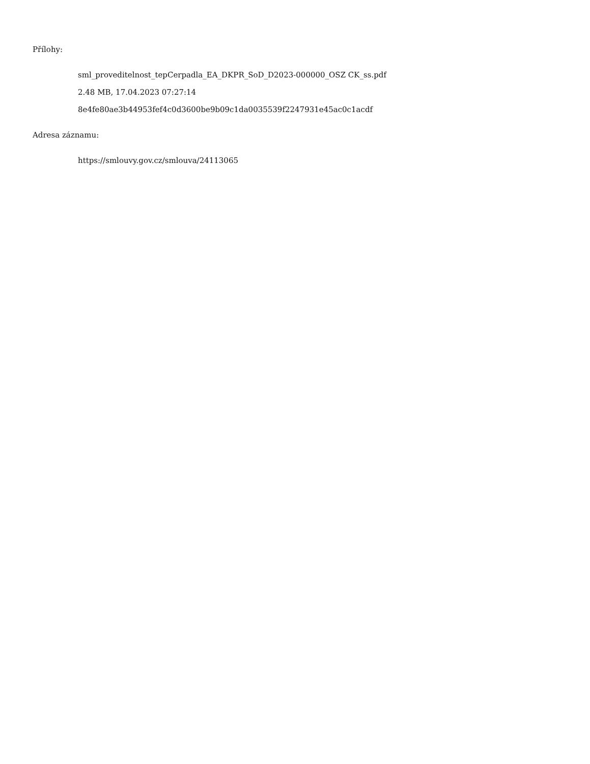Přílohy:
sml_proveditelnost_tepCerpadla_EA_DKPR_SoD_D2023-000000_OSZ CK_ss.pdf
2.48 MB, 17.04.2023 07:27:14
8e4fe80ae3b44953fef4c0d3600be9b09c1da0035539f2247931e45ac0c1acdf
Adresa záznamu:
https://smlouvy.gov.cz/smlouva/24113065